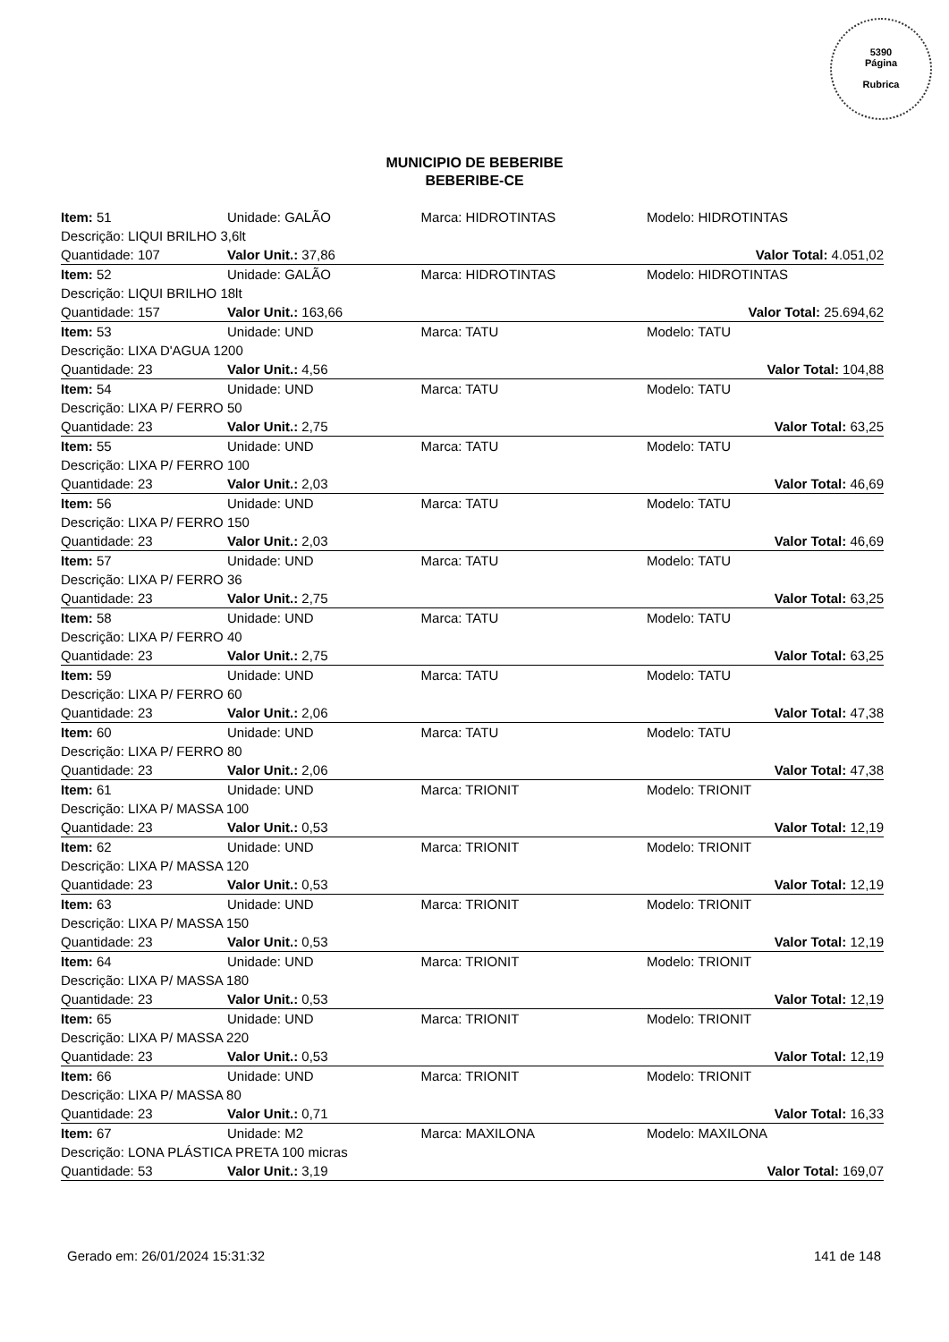5390
Página
Rubrica
MUNICIPIO DE BEBERIBE
BEBERIBE-CE
| Item: 51 | Unidade: GALÃO | Marca: HIDROTINTAS | Modelo: HIDROTINTAS |
| Descrição: LIQUI BRILHO 3,6lt | | | |
| Quantidade: 107 | Valor Unit.: 37,86 | | Valor Total: 4.051,02 |
| Item: 52 | Unidade: GALÃO | Marca: HIDROTINTAS | Modelo: HIDROTINTAS |
| Descrição: LIQUI BRILHO 18lt | | | |
| Quantidade: 157 | Valor Unit.: 163,66 | | Valor Total: 25.694,62 |
| Item: 53 | Unidade: UND | Marca: TATU | Modelo: TATU |
| Descrição: LIXA D'AGUA 1200 | | | |
| Quantidade: 23 | Valor Unit.: 4,56 | | Valor Total: 104,88 |
| Item: 54 | Unidade: UND | Marca: TATU | Modelo: TATU |
| Descrição: LIXA P/ FERRO 50 | | | |
| Quantidade: 23 | Valor Unit.: 2,75 | | Valor Total: 63,25 |
| Item: 55 | Unidade: UND | Marca: TATU | Modelo: TATU |
| Descrição: LIXA P/ FERRO 100 | | | |
| Quantidade: 23 | Valor Unit.: 2,03 | | Valor Total: 46,69 |
| Item: 56 | Unidade: UND | Marca: TATU | Modelo: TATU |
| Descrição: LIXA P/ FERRO 150 | | | |
| Quantidade: 23 | Valor Unit.: 2,03 | | Valor Total: 46,69 |
| Item: 57 | Unidade: UND | Marca: TATU | Modelo: TATU |
| Descrição: LIXA P/ FERRO 36 | | | |
| Quantidade: 23 | Valor Unit.: 2,75 | | Valor Total: 63,25 |
| Item: 58 | Unidade: UND | Marca: TATU | Modelo: TATU |
| Descrição: LIXA P/ FERRO 40 | | | |
| Quantidade: 23 | Valor Unit.: 2,75 | | Valor Total: 63,25 |
| Item: 59 | Unidade: UND | Marca: TATU | Modelo: TATU |
| Descrição: LIXA P/ FERRO 60 | | | |
| Quantidade: 23 | Valor Unit.: 2,06 | | Valor Total: 47,38 |
| Item: 60 | Unidade: UND | Marca: TATU | Modelo: TATU |
| Descrição: LIXA P/ FERRO 80 | | | |
| Quantidade: 23 | Valor Unit.: 2,06 | | Valor Total: 47,38 |
| Item: 61 | Unidade: UND | Marca: TRIONIT | Modelo: TRIONIT |
| Descrição: LIXA P/ MASSA 100 | | | |
| Quantidade: 23 | Valor Unit.: 0,53 | | Valor Total: 12,19 |
| Item: 62 | Unidade: UND | Marca: TRIONIT | Modelo: TRIONIT |
| Descrição: LIXA P/ MASSA 120 | | | |
| Quantidade: 23 | Valor Unit.: 0,53 | | Valor Total: 12,19 |
| Item: 63 | Unidade: UND | Marca: TRIONIT | Modelo: TRIONIT |
| Descrição: LIXA P/ MASSA 150 | | | |
| Quantidade: 23 | Valor Unit.: 0,53 | | Valor Total: 12,19 |
| Item: 64 | Unidade: UND | Marca: TRIONIT | Modelo: TRIONIT |
| Descrição: LIXA P/ MASSA 180 | | | |
| Quantidade: 23 | Valor Unit.: 0,53 | | Valor Total: 12,19 |
| Item: 65 | Unidade: UND | Marca: TRIONIT | Modelo: TRIONIT |
| Descrição: LIXA P/ MASSA 220 | | | |
| Quantidade: 23 | Valor Unit.: 0,53 | | Valor Total: 12,19 |
| Item: 66 | Unidade: UND | Marca: TRIONIT | Modelo: TRIONIT |
| Descrição: LIXA P/ MASSA 80 | | | |
| Quantidade: 23 | Valor Unit.: 0,71 | | Valor Total: 16,33 |
| Item: 67 | Unidade: M2 | Marca: MAXILONA | Modelo: MAXILONA |
| Descrição: LONA PLÁSTICA PRETA 100 micras | | | |
| Quantidade: 53 | Valor Unit.: 3,19 | | Valor Total: 169,07 |
Gerado em: 26/01/2024 15:31:32 141 de 148